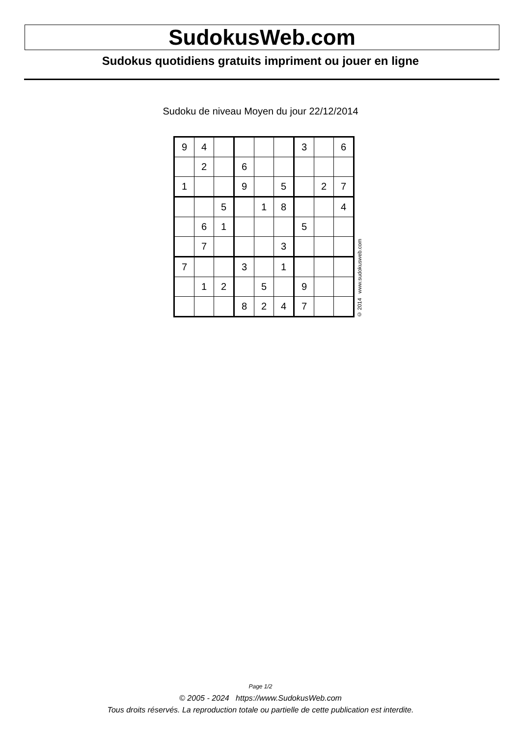SudokusWeb.com
Sudokus quotidiens gratuits impriment ou jouer en ligne
Sudoku de niveau Moyen du jour 22/12/2014
| 9 | 4 | | | | | 3 | | 6 |
| | 2 | | 6 | | | | | |
| 1 | | | 9 | | 5 | | 2 | 7 |
| | | 5 | | 1 | 8 | | | 4 |
| | 6 | 1 | | | | 5 | | |
| | 7 | | | | 3 | | | |
| 7 | | | 3 | | 1 | | | |
| | 1 | 2 | | 5 | | 9 | | |
| | | | 8 | 2 | 4 | 7 | | |
© 2014 www.sudokusweb.com
Page 1/2
© 2005 - 2024 https://www.SudokusWeb.com
Tous droits réservés. La reproduction totale ou partielle de cette publication est interdite.